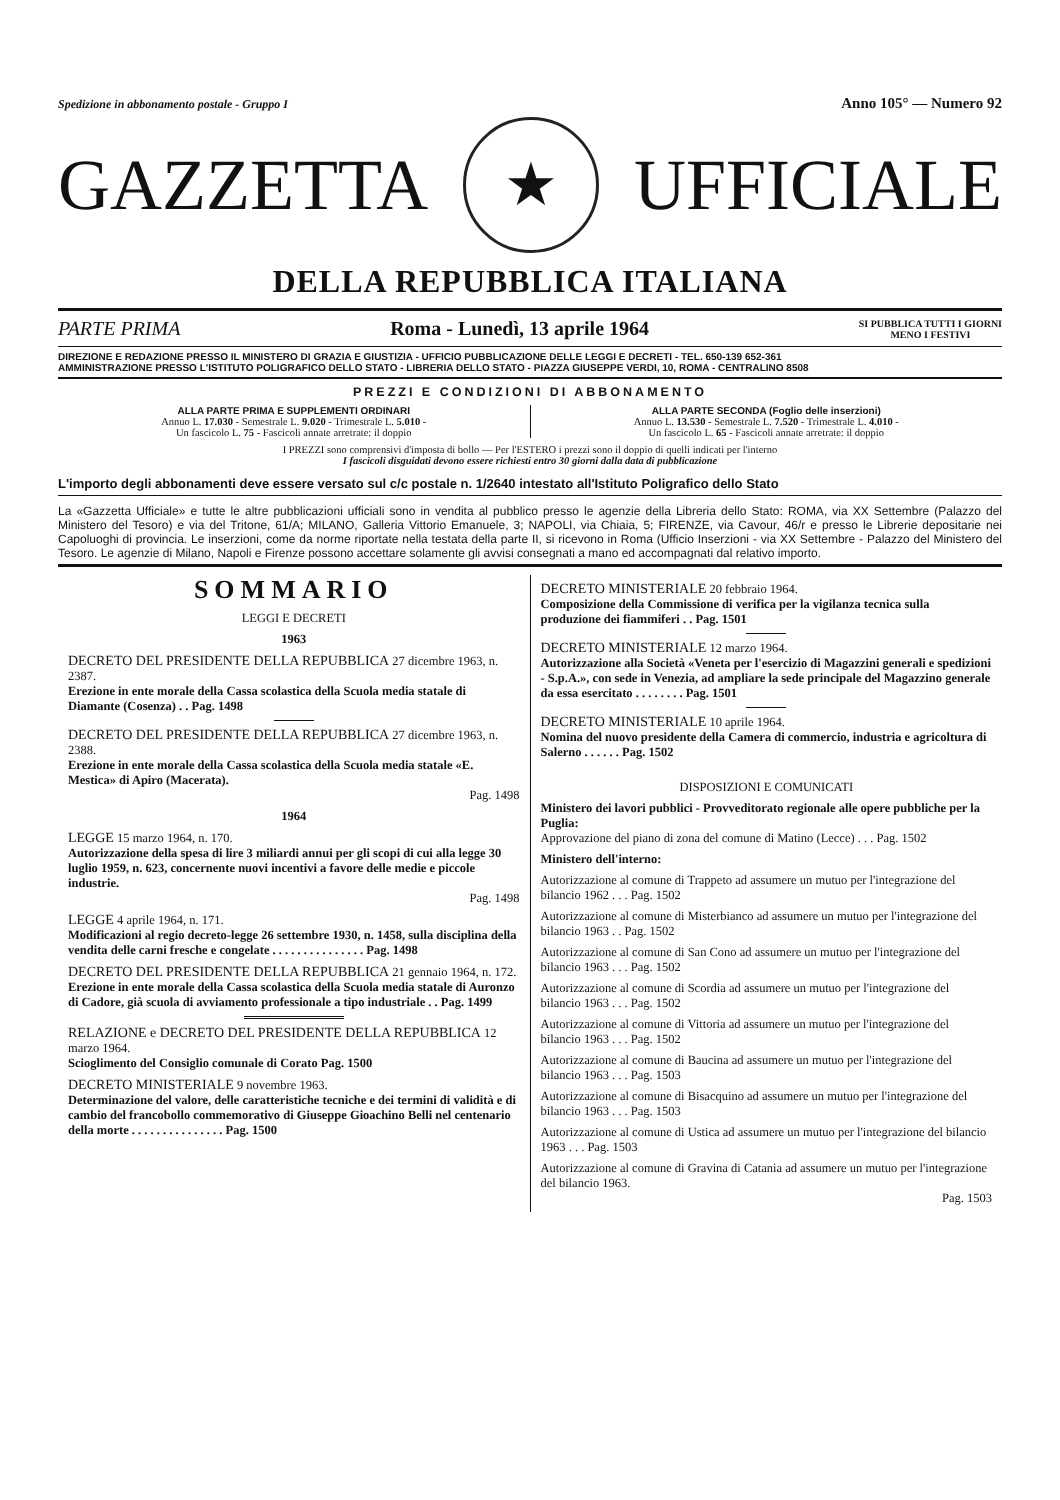Spedizione in abbonamento postale - Gruppo I Anno 105° — Numero 92
GAZZETTA
★
UFFICIALE
DELLA REPUBBLICA ITALIANA
PARTE PRIMA Roma - Lunedì, 13 aprile 1964 SI PUBBLICA TUTTI I GIORNI
MENO I FESTIVI
DIREZIONE E REDAZIONE PRESSO IL MINISTERO DI GRAZIA E GIUSTIZIA - UFFICIO PUBBLICAZIONE DELLE LEGGI E DECRETI - TEL. 650-139 652-361
AMMINISTRAZIONE PRESSO L'ISTITUTO POLIGRAFICO DELLO STATO - LIBRERIA DELLO STATO - PIAZZA GIUSEPPE VERDI, 10, ROMA - CENTRALINO 8508
PREZZI E CONDIZIONI DI ABBONAMENTO
ALLA PARTE PRIMA E SUPPLEMENTI ORDINARI
Annuo L. 17.030 - Semestrale L. 9.020 - Trimestrale L. 5.010 -
Un fascicolo L. 75 - Fascicoli annate arretrate: il doppio
ALLA PARTE SECONDA (Foglio delle inserzioni)
Annuo L. 13.530 - Semestrale L. 7.520 - Trimestrale L. 4.010 -
Un fascicolo L. 65 - Fascicoli annate arretrate: il doppio
I PREZZI sono comprensivi d'imposta di bollo — Per l'ESTERO i prezzi sono il doppio di quelli indicati per l'interno
I fascicoli disguidati devono essere richiesti entro 30 giorni dalla data di pubblicazione
L'importo degli abbonamenti deve essere versato sul c/c postale n. 1/2640 intestato all'Istituto Poligrafico dello Stato
La «Gazzetta Ufficiale» e tutte le altre pubblicazioni ufficiali sono in vendita al pubblico presso le agenzie della Libreria dello Stato: ROMA, via XX Settembre (Palazzo del Ministero del Tesoro) e via del Tritone, 61/A; MILANO, Galleria Vittorio Emanuele, 3; NAPOLI, via Chiaia, 5; FIRENZE, via Cavour, 46/r e presso le Librerie depositarie nei Capoluoghi di provincia. Le inserzioni, come da norme riportate nella testata della parte II, si ricevono in Roma (Ufficio Inserzioni - via XX Settembre - Palazzo del Ministero del Tesoro. Le agenzie di Milano, Napoli e Firenze possono accettare solamente gli avvisi consegnati a mano ed accompagnati dal relativo importo.
SOMMARIO
LEGGI E DECRETI
1963
DECRETO DEL PRESIDENTE DELLA REPUBBLICA 27 dicembre 1963, n. 2387.
Erezione in ente morale della Cassa scolastica della Scuola media statale di Diamante (Cosenza) . . Pag. 1498
DECRETO DEL PRESIDENTE DELLA REPUBBLICA 27 dicembre 1963, n. 2388.
Erezione in ente morale della Cassa scolastica della Scuola media statale «E. Mestica» di Apiro (Macerata).
Pag. 1498
1964
LEGGE 15 marzo 1964, n. 170.
Autorizzazione della spesa di lire 3 miliardi annui per gli scopi di cui alla legge 30 luglio 1959, n. 623, concernente nuovi incentivi a favore delle medie e piccole industrie.
Pag. 1498
LEGGE 4 aprile 1964, n. 171.
Modificazioni al regio decreto-legge 26 settembre 1930, n. 1458, sulla disciplina della vendita delle carni fresche e congelate . . . . . . . . . . . . . . . Pag. 1498
DECRETO DEL PRESIDENTE DELLA REPUBBLICA 21 gennaio 1964, n. 172.
Erezione in ente morale della Cassa scolastica della Scuola media statale di Auronzo di Cadore, già scuola di avviamento professionale a tipo industriale . . Pag. 1499
RELAZIONE e DECRETO DEL PRESIDENTE DELLA REPUBBLICA 12 marzo 1964.
Scioglimento del Consiglio comunale di Corato Pag. 1500
DECRETO MINISTERIALE 9 novembre 1963.
Determinazione del valore, delle caratteristiche tecniche e dei termini di validità e di cambio del francobollo commemorativo di Giuseppe Gioachino Belli nel centenario della morte . . . . . . . . . . . . . . . Pag. 1500
DECRETO MINISTERIALE 20 febbraio 1964.
Composizione della Commissione di verifica per la vigilanza tecnica sulla produzione dei fiammiferi . . Pag. 1501
DECRETO MINISTERIALE 12 marzo 1964.
Autorizzazione alla Società «Veneta per l'esercizio di Magazzini generali e spedizioni - S.p.A.», con sede in Venezia, ad ampliare la sede principale del Magazzino generale da essa esercitato . . . . . . . . Pag. 1501
DECRETO MINISTERIALE 10 aprile 1964.
Nomina del nuovo presidente della Camera di commercio, industria e agricoltura di Salerno . . . . . . Pag. 1502
DISPOSIZIONI E COMUNICATI
Ministero dei lavori pubblici - Provveditorato regionale alle opere pubbliche per la Puglia:
Approvazione del piano di zona del comune di Matino (Lecce) . . . Pag. 1502
Ministero dell'interno:
Autorizzazione al comune di Trappeto ad assumere un mutuo per l'integrazione del bilancio 1962 . . . Pag. 1502
Autorizzazione al comune di Misterbianco ad assumere un mutuo per l'integrazione del bilancio 1963 . . Pag. 1502
Autorizzazione al comune di San Cono ad assumere un mutuo per l'integrazione del bilancio 1963 . . . Pag. 1502
Autorizzazione al comune di Scordia ad assumere un mutuo per l'integrazione del bilancio 1963 . . . Pag. 1502
Autorizzazione al comune di Vittoria ad assumere un mutuo per l'integrazione del bilancio 1963 . . . Pag. 1502
Autorizzazione al comune di Baucina ad assumere un mutuo per l'integrazione del bilancio 1963 . . . Pag. 1503
Autorizzazione al comune di Bisacquino ad assumere un mutuo per l'integrazione del bilancio 1963 . . . Pag. 1503
Autorizzazione al comune di Ustica ad assumere un mutuo per l'integrazione del bilancio 1963 . . . Pag. 1503
Autorizzazione al comune di Gravina di Catania ad assumere un mutuo per l'integrazione del bilancio 1963.
Pag. 1503